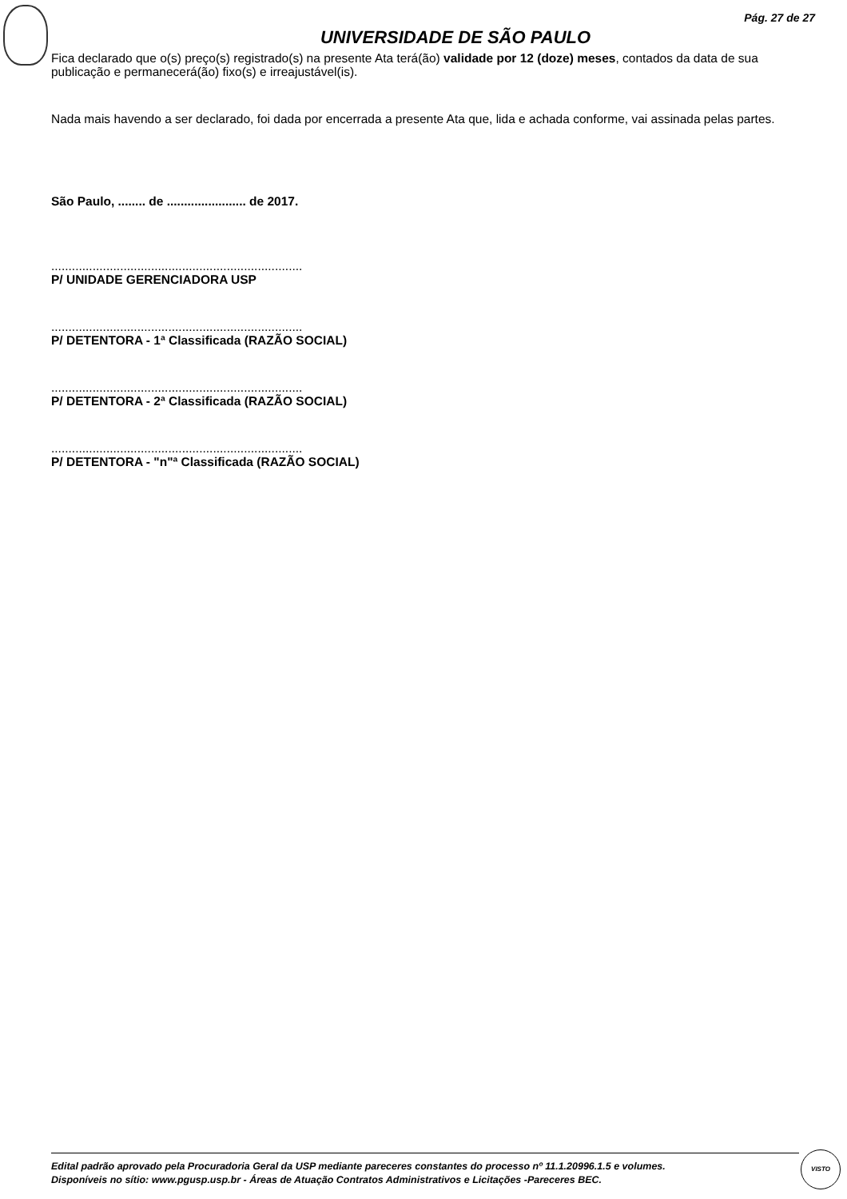Pág. 27 de 27
UNIVERSIDADE DE SÃO PAULO
Fica declarado que o(s) preço(s) registrado(s) na presente Ata terá(ão) validade por 12 (doze) meses, contados da data de sua publicação e permanecerá(ão) fixo(s) e irreajustável(is).
Nada mais havendo a ser declarado, foi dada por encerrada a presente Ata que, lida e achada conforme, vai assinada pelas partes.
São Paulo, ........ de ....................... de 2017.
.........................................................................
P/ UNIDADE GERENCIADORA USP
.........................................................................
P/ DETENTORA - 1ª Classificada (RAZÃO SOCIAL)
.........................................................................
P/ DETENTORA - 2ª Classificada (RAZÃO SOCIAL)
.........................................................................
P/ DETENTORA - "n"ª Classificada (RAZÃO SOCIAL)
Edital padrão aprovado pela Procuradoria Geral da USP mediante pareceres constantes do processo nº 11.1.20996.1.5 e volumes.
Disponíveis no sítio: www.pgusp.usp.br - Áreas de Atuação Contratos Administrativos e Licitações -Pareceres BEC.
VISTO